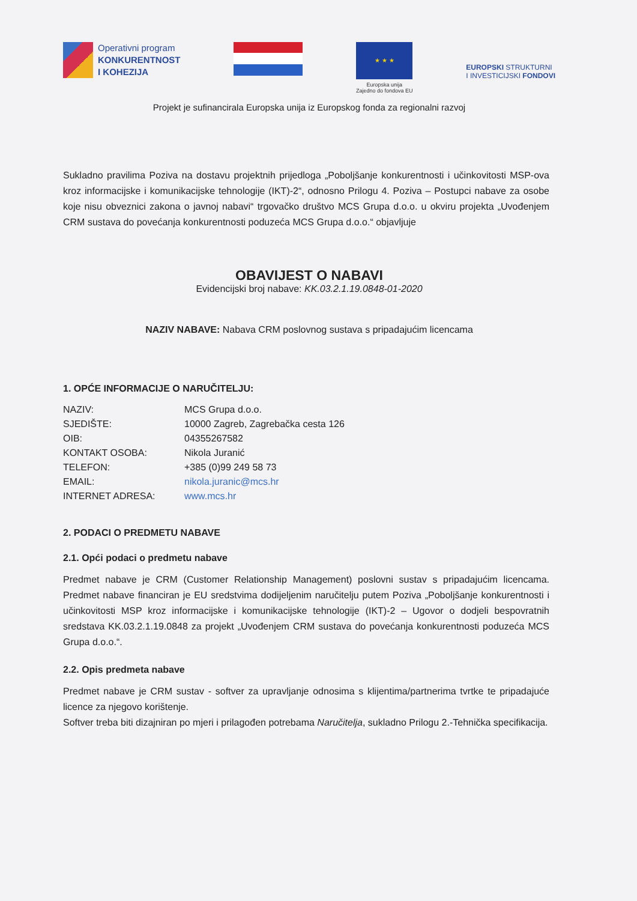Operativni program
KONKURENTNOST
I KOHEZIJA
★ ★ ★
Europska unija
Zajedno do fondova EU
EUROPSKI STRUKTURNI
I INVESTICIJSKI FONDOVI
Projekt je sufinancirala Europska unija iz Europskog fonda za regionalni razvoj
Sukladno pravilima Poziva na dostavu projektnih prijedloga „Poboljšanje konkurentnosti i učinkovitosti MSP-ova kroz informacijske i komunikacijske tehnologije (IKT)-2“, odnosno Prilogu 4. Poziva – Postupci nabave za osobe koje nisu obveznici zakona o javnoj nabavi“ trgovačko društvo MCS Grupa d.o.o. u okviru projekta „Uvođenjem CRM sustava do povećanja konkurentnosti poduzeća MCS Grupa d.o.o.“ objavljuje
OBAVIJEST O NABAVI
Evidencijski broj nabave: KK.03.2.1.19.0848-01-2020
NAZIV NABAVE: Nabava CRM poslovnog sustava s pripadajućim licencama
1. OPĆE INFORMACIJE O NARUČITELJU:
| NAZIV: | MCS Grupa d.o.o. |
| SJEDIŠTE: | 10000 Zagreb, Zagrebačka cesta 126 |
| OIB: | 04355267582 |
| KONTAKT OSOBA: | Nikola Juranić |
| TELEFON: | +385 (0)99 249 58 73 |
| EMAIL: | nikola.juranic@mcs.hr |
| INTERNET ADRESA: | www.mcs.hr |
2. PODACI O PREDMETU NABAVE
2.1. Opći podaci o predmetu nabave
Predmet nabave je CRM (Customer Relationship Management) poslovni sustav s pripadajućim licencama. Predmet nabave financiran je EU sredstvima dodijeljenim naručitelju putem Poziva „Poboljšanje konkurentnosti i učinkovitosti MSP kroz informacijske i komunikacijske tehnologije (IKT)-2 – Ugovor o dodjeli bespovratnih sredstava KK.03.2.1.19.0848 za projekt „Uvođenjem CRM sustava do povećanja konkurentnosti poduzeća MCS Grupa d.o.o.“.
2.2. Opis predmeta nabave
Predmet nabave je CRM sustav - softver za upravljanje odnosima s klijentima/partnerima tvrtke te pripadajuće licence za njegovo korištenje.
Softver treba biti dizajniran po mjeri i prilagođen potrebama Naručitelja, sukladno Prilogu 2.-Tehnička specifikacija.